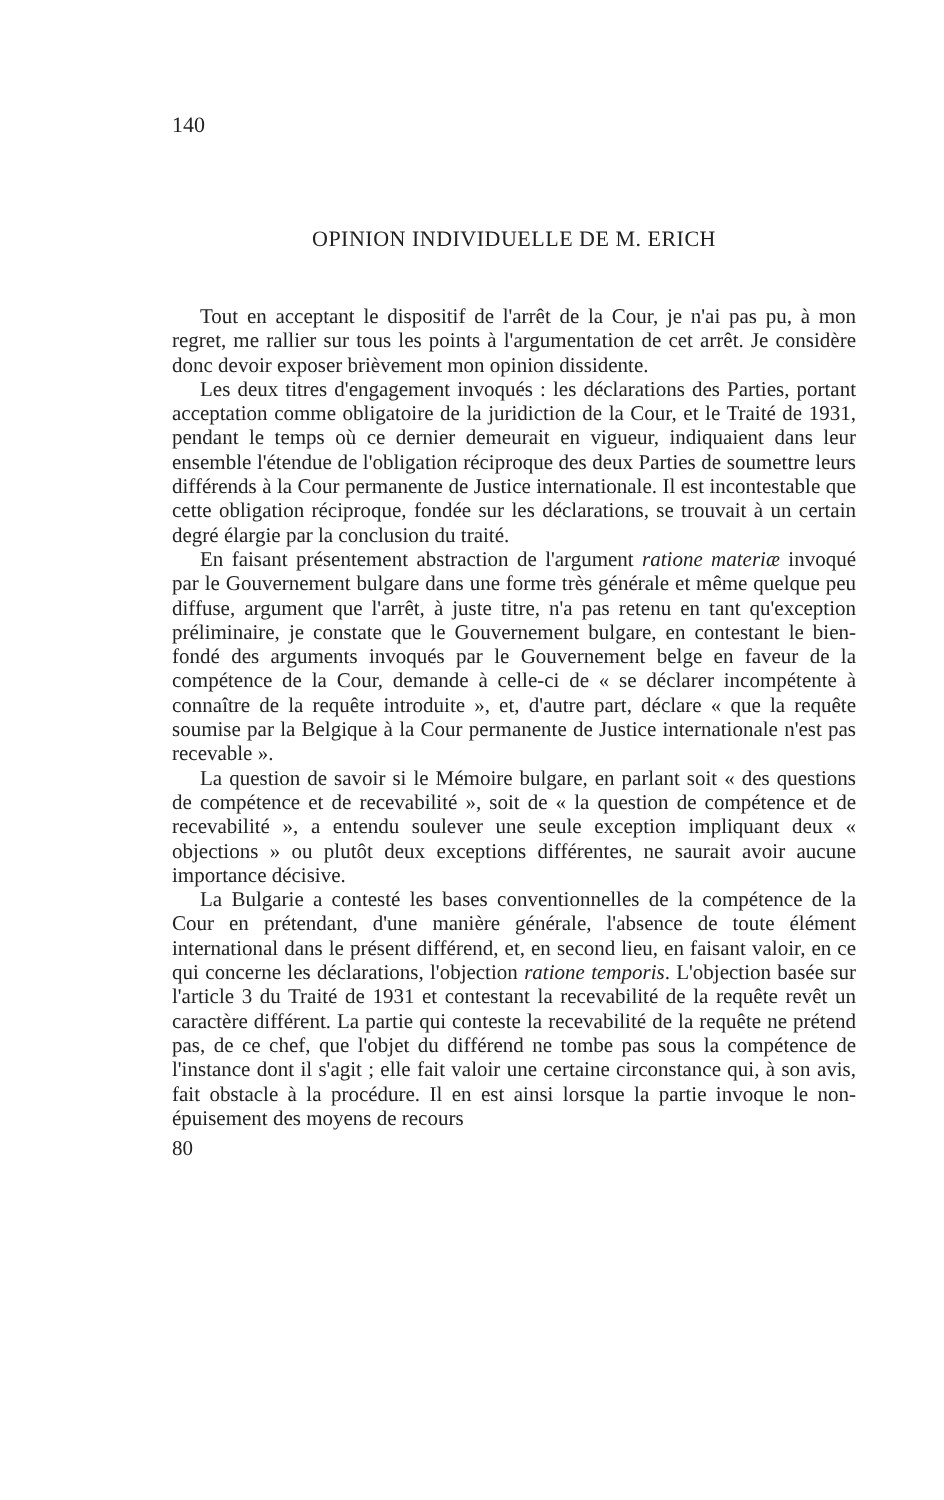140
OPINION INDIVIDUELLE DE M. ERICH
Tout en acceptant le dispositif de l'arrêt de la Cour, je n'ai pas pu, à mon regret, me rallier sur tous les points à l'argumentation de cet arrêt. Je considère donc devoir exposer brièvement mon opinion dissidente.
Les deux titres d'engagement invoqués : les déclarations des Parties, portant acceptation comme obligatoire de la juridiction de la Cour, et le Traité de 1931, pendant le temps où ce dernier demeurait en vigueur, indiquaient dans leur ensemble l'étendue de l'obligation réciproque des deux Parties de soumettre leurs différends à la Cour permanente de Justice internationale. Il est incontestable que cette obligation réciproque, fondée sur les déclarations, se trouvait à un certain degré élargie par la conclusion du traité.
En faisant présentement abstraction de l'argument ratione materiæ invoqué par le Gouvernement bulgare dans une forme très générale et même quelque peu diffuse, argument que l'arrêt, à juste titre, n'a pas retenu en tant qu'exception préliminaire, je constate que le Gouvernement bulgare, en contestant le bien-fondé des arguments invoqués par le Gouvernement belge en faveur de la compétence de la Cour, demande à celle-ci de « se déclarer incompétente à connaître de la requête introduite », et, d'autre part, déclare « que la requête soumise par la Belgique à la Cour permanente de Justice internationale n'est pas recevable ».
La question de savoir si le Mémoire bulgare, en parlant soit « des questions de compétence et de recevabilité », soit de « la question de compétence et de recevabilité », a entendu soulever une seule exception impliquant deux « objections » ou plutôt deux exceptions différentes, ne saurait avoir aucune importance décisive.
La Bulgarie a contesté les bases conventionnelles de la compétence de la Cour en prétendant, d'une manière générale, l'absence de toute élément international dans le présent différend, et, en second lieu, en faisant valoir, en ce qui concerne les déclarations, l'objection ratione temporis. L'objection basée sur l'article 3 du Traité de 1931 et contestant la recevabilité de la requête revêt un caractère différent. La partie qui conteste la recevabilité de la requête ne prétend pas, de ce chef, que l'objet du différend ne tombe pas sous la compétence de l'instance dont il s'agit ; elle fait valoir une certaine circonstance qui, à son avis, fait obstacle à la procédure. Il en est ainsi lorsque la partie invoque le non-épuisement des moyens de recours
80